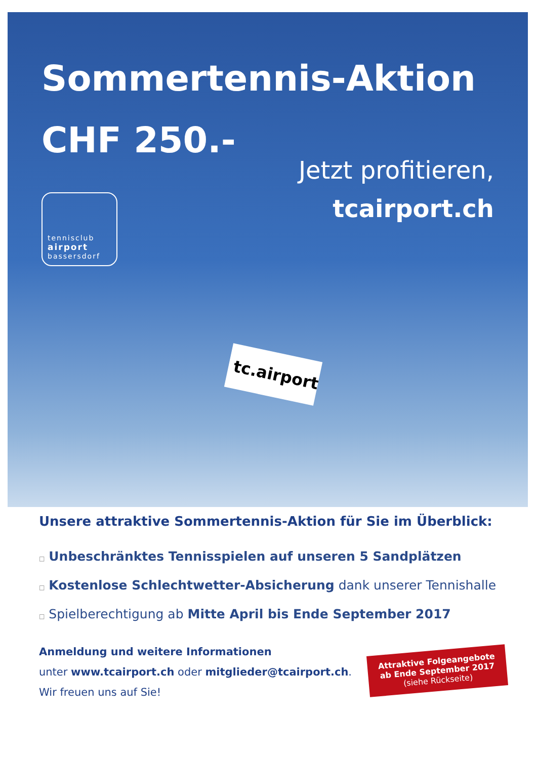Sommertennis-Aktion
CHF 250.-
Jetzt profitieren,
tcairport.ch
tennisclub
airport
bassersdorf
tc.airport
Unsere attraktive Sommertennis-Aktion für Sie im Überblick:
□ Unbeschränktes Tennisspielen auf unseren 5 Sandplätzen
□ Kostenlose Schlechtwetter-Absicherung dank unserer Tennishalle
□ Spielberechtigung ab Mitte April bis Ende September 2017
Anmeldung und weitere Informationen
unter www.tcairport.ch oder mitglieder@tcairport.ch.
Wir freuen uns auf Sie!
Attraktive Folgeangebote
ab Ende September 2017
(siehe Rückseite)